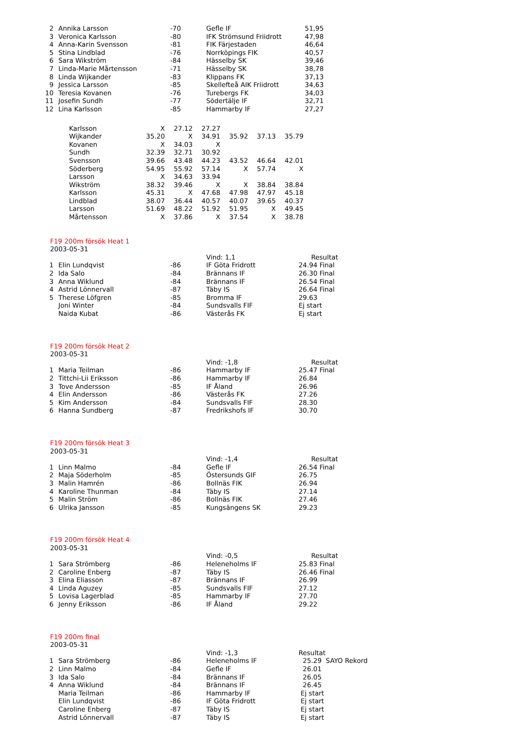| 2 | Annika Larsson | -70 | Gefle IF | 51,95 |
| 3 | Veronica Karlsson | -80 | IFK Strömsund Friidrott | 47,98 |
| 4 | Anna-Karin Svensson | -81 | FIK Färjestaden | 46,64 |
| 5 | Stina Lindblad | -76 | Norrköpings FIK | 40,57 |
| 6 | Sara Wikström | -84 | Hässelby SK | 39,46 |
| 7 | Linda-Marie Mårtensson | -71 | Hässelby SK | 38,78 |
| 8 | Linda Wijkander | -83 | Klippans FK | 37,13 |
| 9 | Jessica Larsson | -85 | Skellefteå AIK Friidrott | 34,63 |
| 10 | Teresia Kovanen | -76 | Turebergs FK | 34,03 |
| 11 | Josefin Sundh | -77 | Södertälje IF | 32,71 |
| 12 | Lina Karlsson | -85 | Hammarby IF | 27,27 |
| Karlsson | X | 27.12 | 27.27 | | | |
| Wijkander | 35.20 | X | 34.91 | 35.92 | 37.13 | 35.79 |
| Kovanen | X | 34.03 | X | | | |
| Sundh | 32.39 | 32.71 | 30.92 | | | |
| Svensson | 39.66 | 43.48 | 44.23 | 43.52 | 46.64 | 42.01 |
| Söderberg | 54.95 | 55.92 | 57.14 | X | 57.74 | X |
| Larsson | X | 34.63 | 33.94 | | | |
| Wikström | 38.32 | 39.46 | X | X | 38.84 | 38.84 |
| Karlsson | 45.31 | X | 47.68 | 47.98 | 47.97 | 45.18 |
| Lindblad | 38.07 | 36.44 | 40.57 | 40.07 | 39.65 | 40.37 |
| Larsson | 51.69 | 48.22 | 51.92 | 51.95 | X | 49.45 |
| Mårtensson | X | 37.86 | X | 37.54 | X | 38.78 |
F19 200m försök Heat 1
2003-05-31
| | | | Vind: 1,1 | Resultat |
| 1 | Elin Lundqvist | -86 | IF Göta Fridrott | 24.94 Final |
| 2 | Ida Salo | -84 | Brännans IF | 26.30 Final |
| 3 | Anna Wiklund | -84 | Brännans IF | 26.54 Final |
| 4 | Astrid Lönnervall | -87 | Täby IS | 26.64 Final |
| 5 | Therese Löfgren | -85 | Bromma IF | 29.63 |
| | Joni Winter | -84 | Sundsvalls FIF | Ej start |
| | Naida Kubat | -86 | Västerås FK | Ej start |
F19 200m försök Heat 2
2003-05-31
| | | | Vind: -1,8 | Resultat |
| 1 | Maria Teilman | -86 | Hammarby IF | 25.47 Final |
| 2 | Tittchi-Lii Eriksson | -86 | Hammarby IF | 26.84 |
| 3 | Tove Andersson | -85 | IF Åland | 26.96 |
| 4 | Elin Andersson | -86 | Västerås FK | 27.26 |
| 5 | Kim Andersson | -84 | Sundsvalls FIF | 28.30 |
| 6 | Hanna Sundberg | -87 | Fredrikshofs IF | 30.70 |
F19 200m försök Heat 3
2003-05-31
| | | | Vind: -1,4 | Resultat |
| 1 | Linn Malmo | -84 | Gefle IF | 26.54 Final |
| 2 | Maja Söderholm | -85 | Östersunds GIF | 26.75 |
| 3 | Malin Hamrén | -86 | Bollnäs FIK | 26.94 |
| 4 | Karoline Thunman | -84 | Täby IS | 27.14 |
| 5 | Malin Ström | -86 | Bollnäs FIK | 27.46 |
| 6 | Ulrika Jansson | -85 | Kungsängens SK | 29.23 |
F19 200m försök Heat 4
2003-05-31
| | | | Vind: -0,5 | Resultat |
| 1 | Sara Strömberg | -86 | Heleneholms IF | 25.83 Final |
| 2 | Caroline Enberg | -87 | Täby IS | 26.46 Final |
| 3 | Elina Eliasson | -87 | Brännans IF | 26.99 |
| 4 | Linda Aguzey | -85 | Sundsvalls FIF | 27.12 |
| 5 | Lovisa Lagerblad | -85 | Hammarby IF | 27.70 |
| 6 | Jenny Eriksson | -86 | IF Åland | 29.22 |
F19 200m final
2003-05-31
| | | | Vind: -1,3 | Resultat |
| 1 | Sara Strömberg | -86 | Heleneholms IF | 25.29 SAYO Rekord |
| 2 | Linn Malmo | -84 | Gefle IF | 26.01 |
| 3 | Ida Salo | -84 | Brännans IF | 26.05 |
| 4 | Anna Wiklund | -84 | Brännans IF | 26.45 |
| | Maria Teilman | -86 | Hammarby IF | Ej start |
| | Elin Lundqvist | -86 | IF Göta Fridrott | Ej start |
| | Caroline Enberg | -87 | Täby IS | Ej start |
| | Astrid Lönnervall | -87 | Täby IS | Ej start |